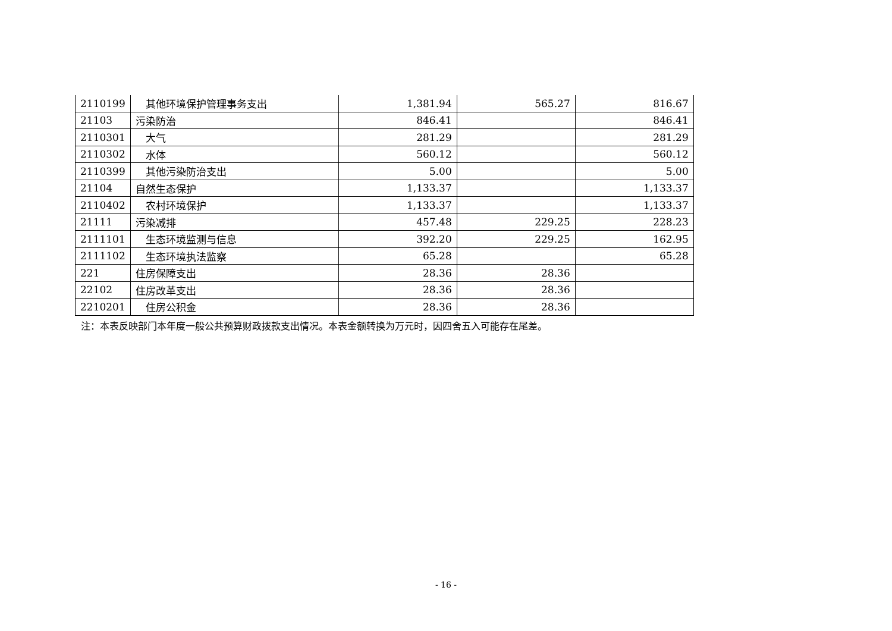| 2110199 | 其他环境保护管理事务支出 | 1,381.94 | 565.27 | 816.67 |
| 21103 | 污染防治 | 846.41 | | 846.41 |
| 2110301 | 大气 | 281.29 | | 281.29 |
| 2110302 | 水体 | 560.12 | | 560.12 |
| 2110399 | 其他污染防治支出 | 5.00 | | 5.00 |
| 21104 | 自然生态保护 | 1,133.37 | | 1,133.37 |
| 2110402 | 农村环境保护 | 1,133.37 | | 1,133.37 |
| 21111 | 污染减排 | 457.48 | 229.25 | 228.23 |
| 2111101 | 生态环境监测与信息 | 392.20 | 229.25 | 162.95 |
| 2111102 | 生态环境执法监察 | 65.28 | | 65.28 |
| 221 | 住房保障支出 | 28.36 | 28.36 | |
| 22102 | 住房改革支出 | 28.36 | 28.36 | |
| 2210201 | 住房公积金 | 28.36 | 28.36 | |
注：本表反映部门本年度一般公共预算财政拨款支出情况。本表金额转换为万元时，因四舍五入可能存在尾差。
- 16 -